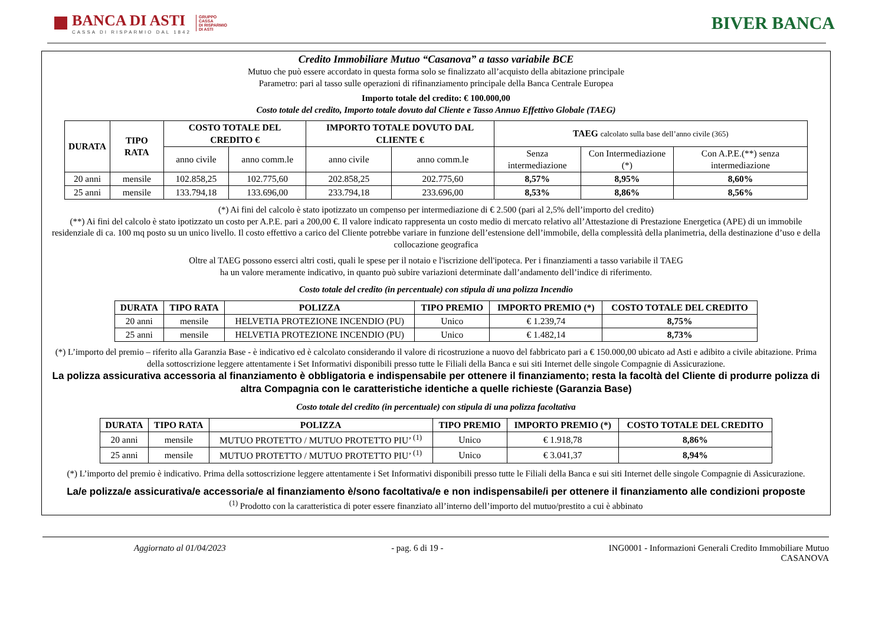BANCA DI ASTI
CASSA DI RISPARMIO DAL 1842
GRUPPO
CASSA
DI RISPARMIO
DI ASTI
BIVER BANCA
Credito Immobiliare Mutuo “Casanova” a tasso variabile BCE
Mutuo che può essere accordato in questa forma solo se finalizzato all’acquisto della abitazione principale
Parametro: pari al tasso sulle operazioni di rifinanziamento principale della Banca Centrale Europea
Importo totale del credito: € 100.000,00
Costo totale del credito, Importo totale dovuto dal Cliente e Tasso Annuo Effettivo Globale (TAEG)
| DURATA | TIPO RATA | COSTO TOTALE DEL CREDITO € | | IMPORTO TOTALE DOVUTO DAL CLIENTE € | | TAEG calcolato sulla base dell’anno civile (365) | | |
| --- | --- | --- | --- | --- | --- | --- | --- | --- |
| | | anno civile | anno comm.le | anno civile | anno comm.le | Senza intermediazione | Con Intermediazione (*) | Con A.P.E.(**) senza intermediazione |
| 20 anni | mensile | 102.858,25 | 102.775,60 | 202.858,25 | 202.775,60 | 8,57% | 8,95% | 8,60% |
| 25 anni | mensile | 133.794,18 | 133.696,00 | 233.794,18 | 233.696,00 | 8,53% | 8,86% | 8,56% |
(*) Ai fini del calcolo è stato ipotizzato un compenso per intermediazione di € 2.500 (pari al 2,5% dell’importo del credito)
(**) Ai fini del calcolo è stato ipotizzato un costo per A.P.E. pari a 200,00 €. Il valore indicato rappresenta un costo medio di mercato relativo all’Attestazione di Prestazione Energetica (APE) di un immobile residenziale di ca. 100 mq posto su un unico livello. Il costo effettivo a carico del Cliente potrebbe variare in funzione dell’estensione dell’immobile, della complessità della planimetria, della destinazione d’uso e della collocazione geografica
Oltre al TAEG possono esserci altri costi, quali le spese per il notaio e l'iscrizione dell'ipoteca. Per i finanziamenti a tasso variabile il TAEG
ha un valore meramente indicativo, in quanto può subire variazioni determinate dall’andamento dell’indice di riferimento.
Costo totale del credito (in percentuale) con stipula di una polizza Incendio
| DURATA | TIPO RATA | POLIZZA | TIPO PREMIO | IMPORTO PREMIO (*) | COSTO TOTALE DEL CREDITO |
| --- | --- | --- | --- | --- | --- |
| 20 anni | mensile | HELVETIA PROTEZIONE INCENDIO (PU) | Unico | € 1.239,74 | 8,75% |
| 25 anni | mensile | HELVETIA PROTEZIONE INCENDIO (PU) | Unico | € 1.482,14 | 8,73% |
(*) L’importo del premio – riferito alla Garanzia Base - è indicativo ed è calcolato considerando il valore di ricostruzione a nuovo del fabbricato pari a € 150.000,00 ubicato ad Asti e adibito a civile abitazione. Prima della sottoscrizione leggere attentamente i Set Informativi disponibili presso tutte le Filiali della Banca e sui siti Internet delle singole Compagnie di Assicurazione.
La polizza assicurativa accessoria al finanziamento è obbligatoria e indispensabile per ottenere il finanziamento; resta la facoltà del Cliente di produrre polizza di altra Compagnia con le caratteristiche identiche a quelle richieste (Garanzia Base)
Costo totale del credito (in percentuale) con stipula di una polizza facoltativa
| DURATA | TIPO RATA | POLIZZA | TIPO PREMIO | IMPORTO PREMIO (*) | COSTO TOTALE DEL CREDITO |
| --- | --- | --- | --- | --- | --- |
| 20 anni | mensile | MUTUO PROTETTO / MUTUO PROTETTO PIU’ <sup>(1)</sup> | Unico | € 1.918,78 | 8,86% |
| 25 anni | mensile | MUTUO PROTETTO / MUTUO PROTETTO PIU’ <sup>(1)</sup> | Unico | € 3.041,37 | 8,94% |
(*) L’importo del premio è indicativo. Prima della sottoscrizione leggere attentamente i Set Informativi disponibili presso tutte le Filiali della Banca e sui siti Internet delle singole Compagnie di Assicurazione.
La/e polizza/e assicurativa/e accessoria/e al finanziamento è/sono facoltativa/e e non indispensabile/i per ottenere il finanziamento alle condizioni proposte
<sup>(1)</sup> Prodotto con la caratteristica di poter essere finanziato all’interno dell’importo del mutuo/prestito a cui è abbinato
Aggiornato al 01/04/2023 - pag. 6 di 19 - ING0001 - Informazioni Generali Credito Immobiliare Mutuo
CASANOVA